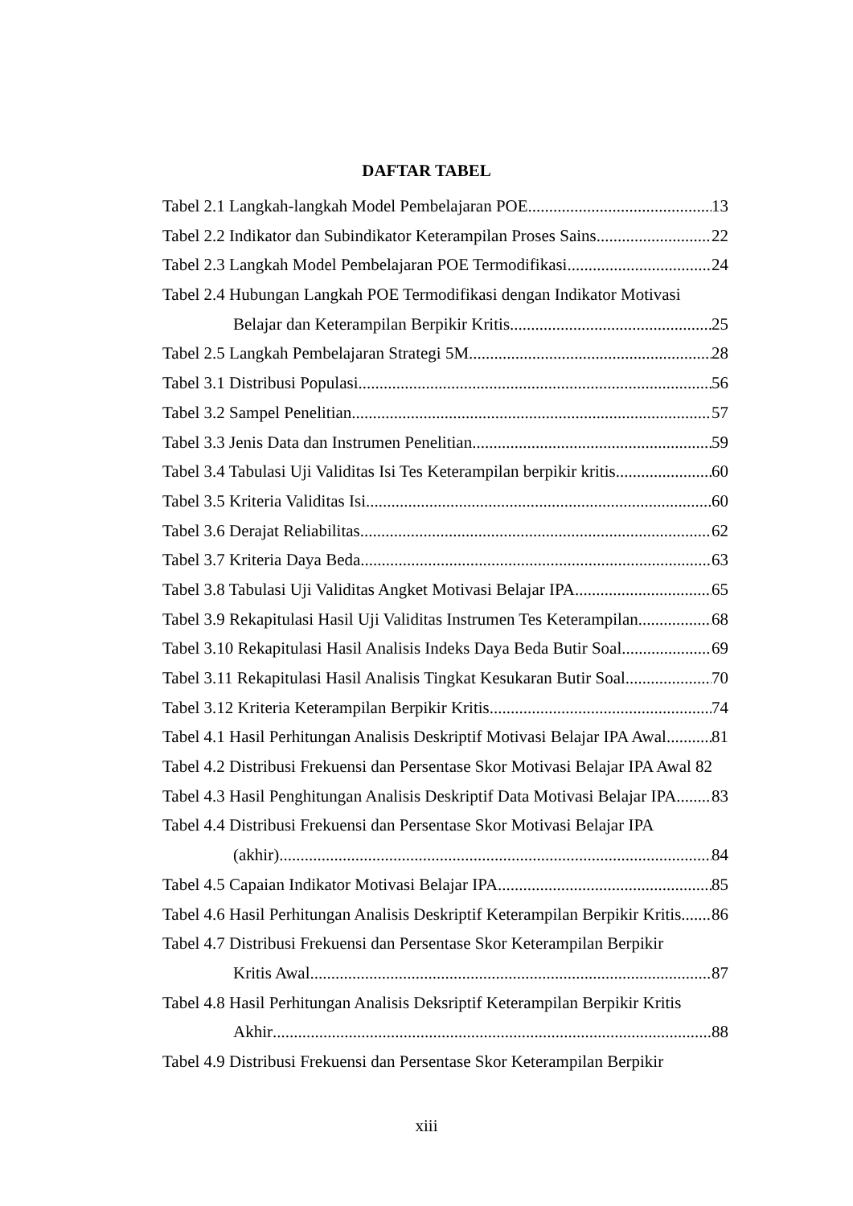DAFTAR TABEL
Tabel 2.1 Langkah-langkah Model Pembelajaran POE 13
Tabel 2.2 Indikator dan Subindikator Keterampilan Proses Sains 22
Tabel 2.3 Langkah Model Pembelajaran POE Termodifikasi 24
Tabel 2.4 Hubungan Langkah POE Termodifikasi dengan Indikator Motivasi
Belajar dan Keterampilan Berpikir Kritis 25
Tabel 2.5 Langkah Pembelajaran Strategi 5M 28
Tabel 3.1 Distribusi Populasi 56
Tabel 3.2 Sampel Penelitian 57
Tabel 3.3 Jenis Data dan Instrumen Penelitian 59
Tabel 3.4 Tabulasi Uji Validitas Isi Tes Keterampilan berpikir kritis 60
Tabel 3.5 Kriteria Validitas Isi 60
Tabel 3.6 Derajat Reliabilitas 62
Tabel 3.7 Kriteria Daya Beda 63
Tabel 3.8 Tabulasi Uji Validitas Angket Motivasi Belajar IPA 65
Tabel 3.9 Rekapitulasi Hasil Uji Validitas Instrumen Tes Keterampilan 68
Tabel 3.10 Rekapitulasi Hasil Analisis Indeks Daya Beda Butir Soal 69
Tabel 3.11 Rekapitulasi Hasil Analisis Tingkat Kesukaran Butir Soal 70
Tabel 3.12 Kriteria Keterampilan Berpikir Kritis 74
Tabel 4.1 Hasil Perhitungan Analisis Deskriptif Motivasi Belajar IPA Awal 81
Tabel 4.2 Distribusi Frekuensi dan Persentase Skor Motivasi Belajar IPA Awal 82
Tabel 4.3 Hasil Penghitungan Analisis Deskriptif Data Motivasi Belajar IPA 83
Tabel 4.4 Distribusi Frekuensi dan Persentase Skor Motivasi Belajar IPA
(akhir) 84
Tabel 4.5 Capaian Indikator Motivasi Belajar IPA 85
Tabel 4.6 Hasil Perhitungan Analisis Deskriptif Keterampilan Berpikir Kritis 86
Tabel 4.7 Distribusi Frekuensi dan Persentase Skor Keterampilan Berpikir
Kritis Awal 87
Tabel 4.8 Hasil Perhitungan Analisis Deksriptif Keterampilan Berpikir Kritis
Akhir 88
Tabel 4.9 Distribusi Frekuensi dan Persentase Skor Keterampilan Berpikir
xiii